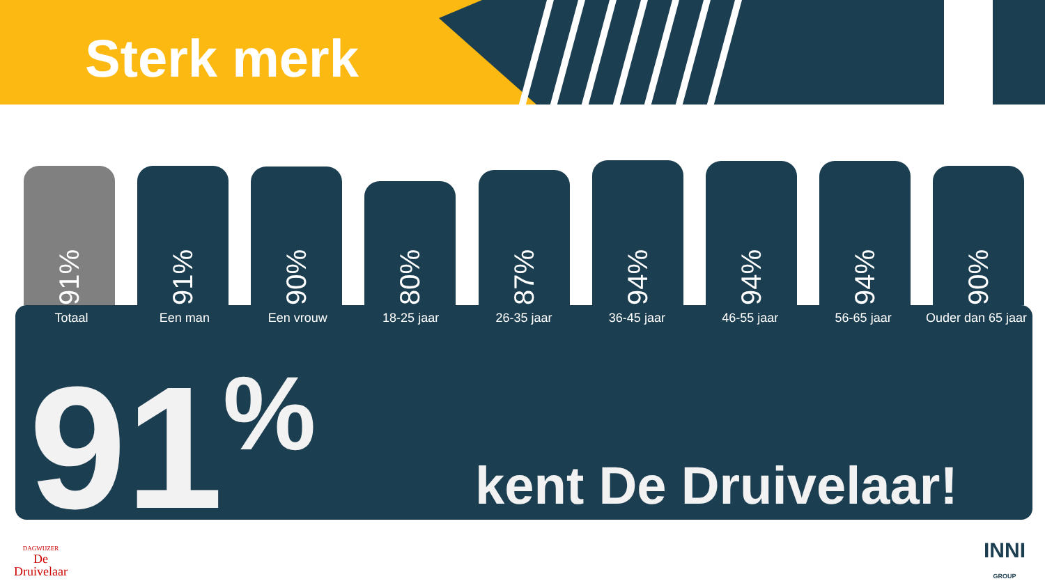Sterk merk
91%
91%
90%
80%
87%
94%
94%
94%
90%
Totaal Een man Een vrouw 18-25 jaar 26-35 jaar 36-45 jaar 46-55 jaar 56-65 jaar Ouder dan 65 jaar
91<sup>%</sup> kent De Druivelaar!
DAGWIJZER
De
Druivelaar
INNI
GROUP